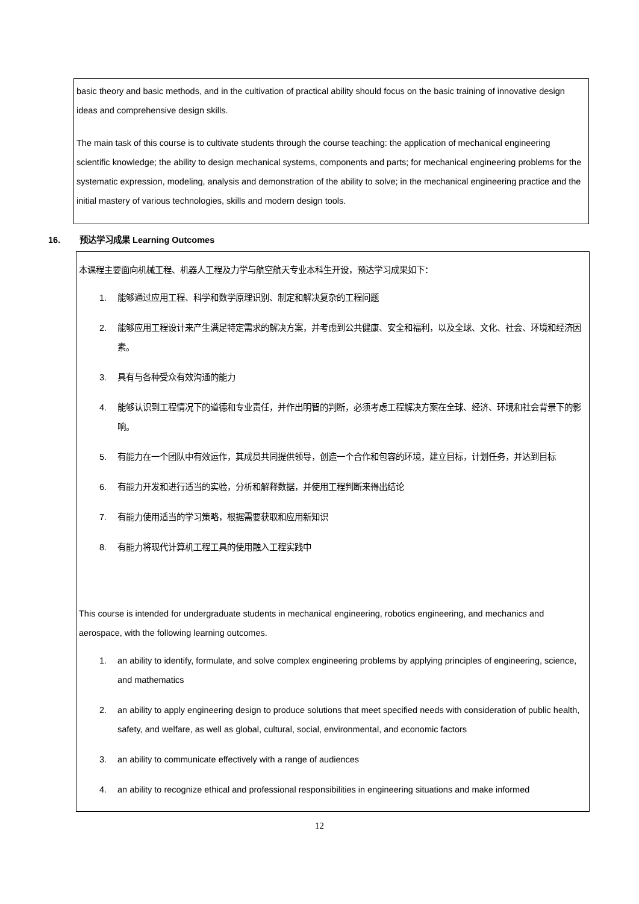basic theory and basic methods, and in the cultivation of practical ability should focus on the basic training of innovative design ideas and comprehensive design skills.
The main task of this course is to cultivate students through the course teaching: the application of mechanical engineering scientific knowledge; the ability to design mechanical systems, components and parts; for mechanical engineering problems for the systematic expression, modeling, analysis and demonstration of the ability to solve; in the mechanical engineering practice and the initial mastery of various technologies, skills and modern design tools.
16. 预达学习成果 Learning Outcomes
本课程主要面向机械工程、机器人工程及力学与航空航天专业本科生开设，预达学习成果如下：
1. 能够通过应用工程、科学和数学原理识别、制定和解决复杂的工程问题
2. 能够应用工程设计来产生满足特定需求的解决方案，并考虑到公共健康、安全和福利，以及全球、文化、社会、环境和经济因素。
3. 具有与各种受众有效沟通的能力
4. 能够认识到工程情况下的道德和专业责任，并作出明智的判断，必须考虑工程解决方案在全球、经济、环境和社会背景下的影响。
5. 有能力在一个团队中有效运作，其成员共同提供领导，创造一个合作和包容的环境，建立目标，计划任务，并达到目标
6. 有能力开发和进行适当的实验，分析和解释数据，并使用工程判断来得出结论
7. 有能力使用适当的学习策略，根据需要获取和应用新知识
8. 有能力将现代计算机工程工具的使用融入工程实践中
This course is intended for undergraduate students in mechanical engineering, robotics engineering, and mechanics and aerospace, with the following learning outcomes.
1. an ability to identify, formulate, and solve complex engineering problems by applying principles of engineering, science, and mathematics
2. an ability to apply engineering design to produce solutions that meet specified needs with consideration of public health, safety, and welfare, as well as global, cultural, social, environmental, and economic factors
3. an ability to communicate effectively with a range of audiences
4. an ability to recognize ethical and professional responsibilities in engineering situations and make informed
12